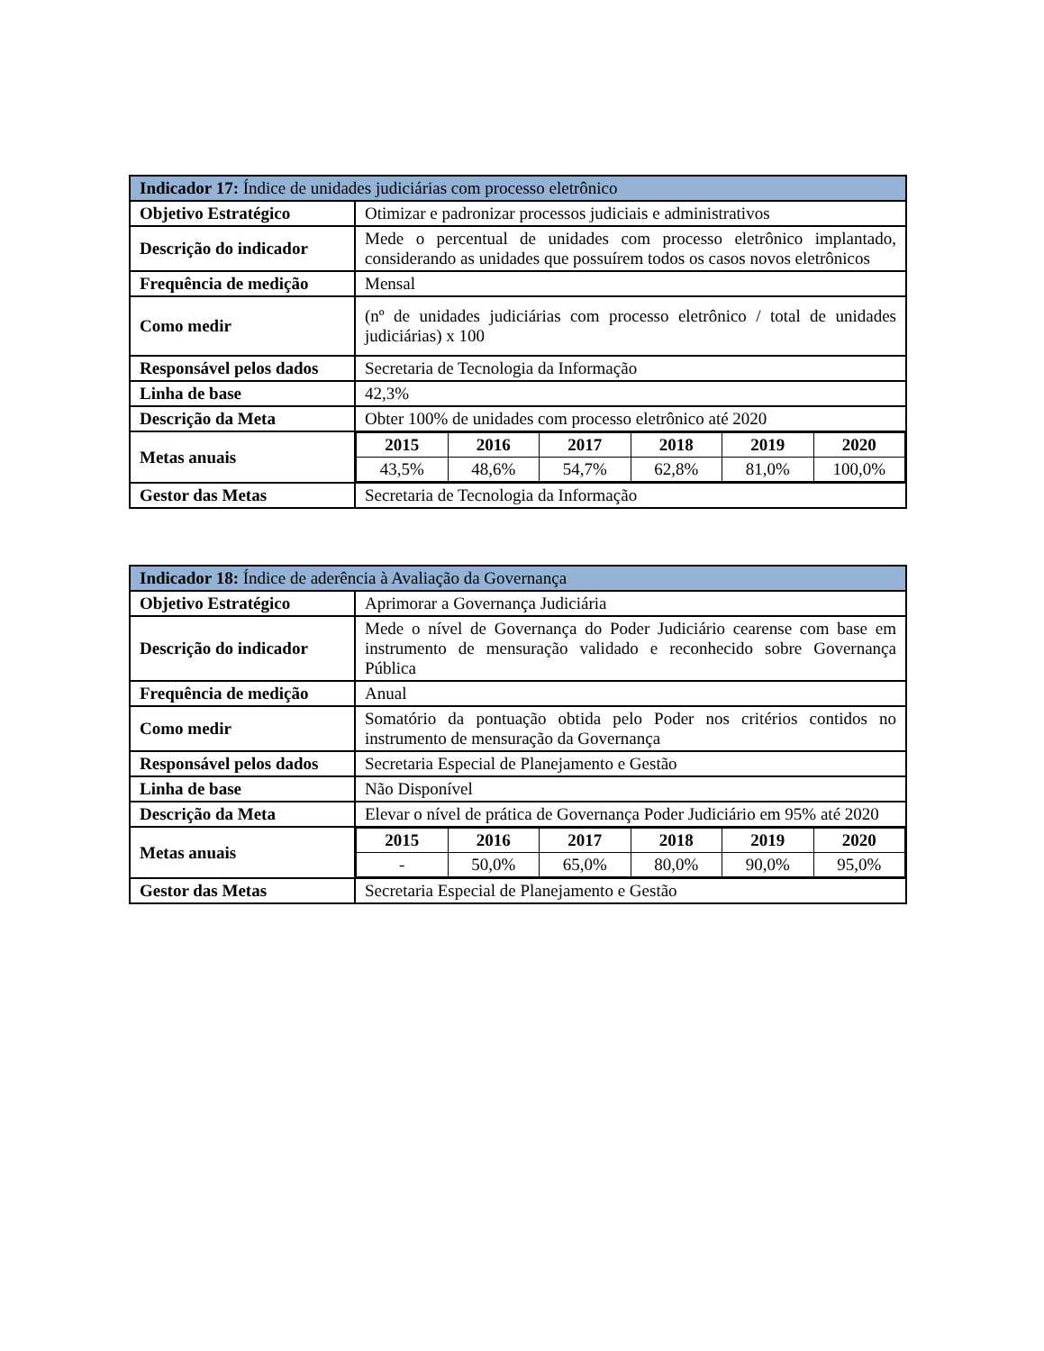| Indicador 17: Índice de unidades judiciárias com processo eletrônico | |
| --- | --- |
| Objetivo Estratégico | Otimizar e padronizar processos judiciais e administrativos |
| Descrição do indicador | Mede o percentual de unidades com processo eletrônico implantado, considerando as unidades que possuírem todos os casos novos eletrônicos |
| Frequência de medição | Mensal |
| Como medir | (nº de unidades judiciárias com processo eletrônico / total de unidades judiciárias) x 100 |
| Responsável pelos dados | Secretaria de Tecnologia da Informação |
| Linha de base | 42,3% |
| Descrição da Meta | Obter 100% de unidades com processo eletrônico até 2020 |
| Metas anuais | / 2015 / 2016 / 2017 / 2018 / 2019 / 2020 / / 43,5% / 48,6% / 54,7% / 62,8% / 81,0% / 100,0% / |
| Gestor das Metas | Secretaria de Tecnologia da Informação |
| Indicador 18: Índice de aderência à Avaliação da Governança | |
| --- | --- |
| Objetivo Estratégico | Aprimorar a Governança Judiciária |
| Descrição do indicador | Mede o nível de Governança do Poder Judiciário cearense com base em instrumento de mensuração validado e reconhecido sobre Governança Pública |
| Frequência de medição | Anual |
| Como medir | Somatório da pontuação obtida pelo Poder nos critérios contidos no instrumento de mensuração da Governança |
| Responsável pelos dados | Secretaria Especial de Planejamento e Gestão |
| Linha de base | Não Disponível |
| Descrição da Meta | Elevar o nível de prática de Governança Poder Judiciário em 95% até 2020 |
| Metas anuais | / 2015 / 2016 / 2017 / 2018 / 2019 / 2020 / / - / 50,0% / 65,0% / 80,0% / 90,0% / 95,0% / |
| Gestor das Metas | Secretaria Especial de Planejamento e Gestão |